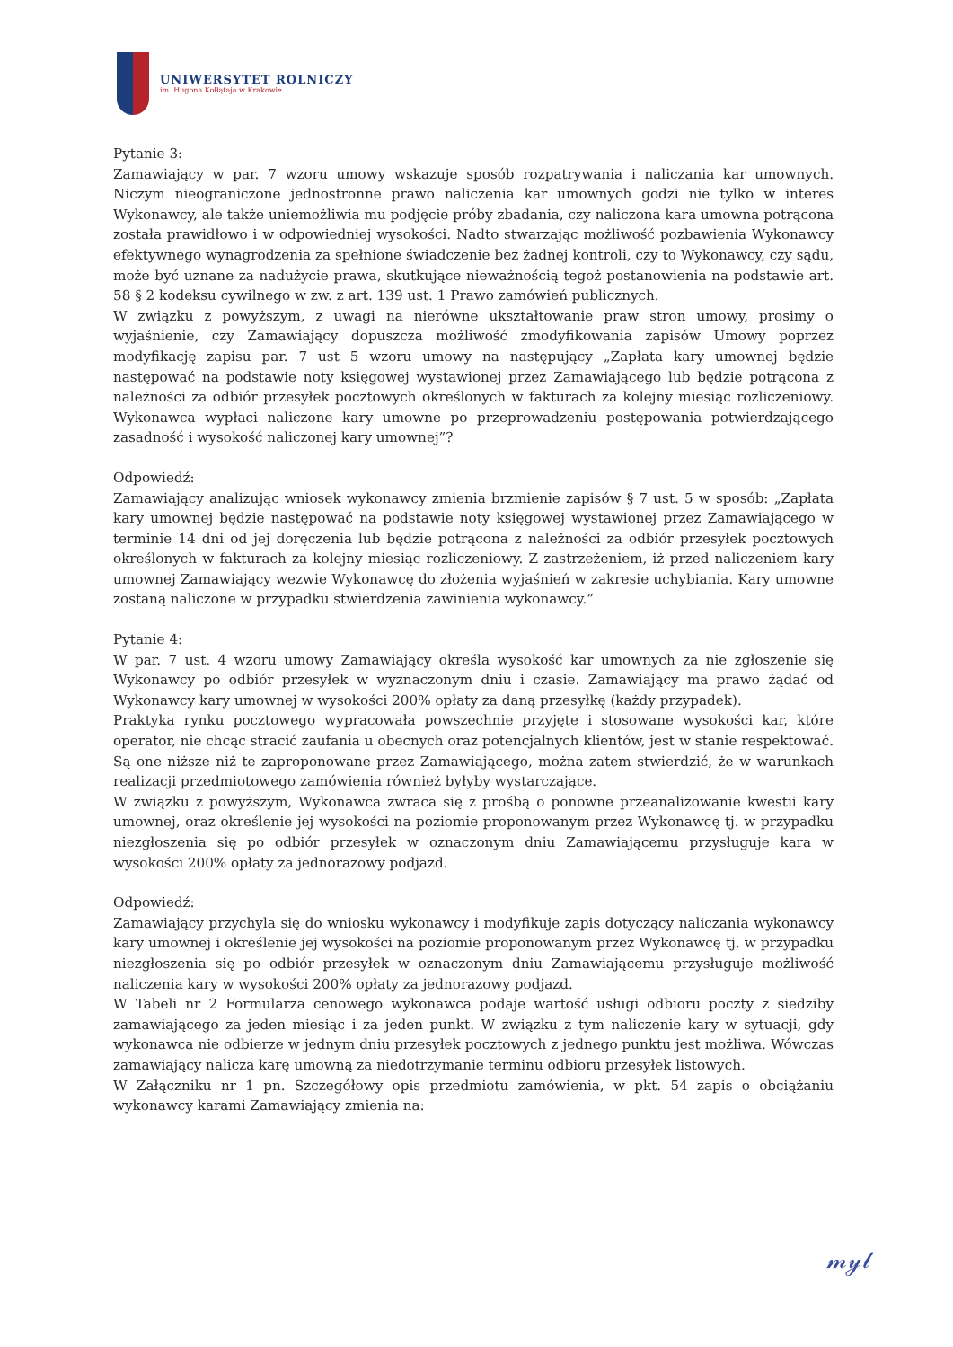UNIWERSYTET ROLNICZY
im. Hugona Kołłątaja w Krakowie
Pytanie 3:
Zamawiający w par. 7 wzoru umowy wskazuje sposób rozpatrywania i naliczania kar umownych. Niczym nieograniczone jednostronne prawo naliczenia kar umownych godzi nie tylko w interes Wykonawcy, ale także uniemożliwia mu podjęcie próby zbadania, czy naliczona kara umowna potrącona została prawidłowo i w odpowiedniej wysokości. Nadto stwarzając możliwość pozbawienia Wykonawcy efektywnego wynagrodzenia za spełnione świadczenie bez żadnej kontroli, czy to Wykonawcy, czy sądu, może być uznane za nadużycie prawa, skutkujące nieważnością tegoż postanowienia na podstawie art. 58 § 2 kodeksu cywilnego w zw. z art. 139 ust. 1 Prawo zamówień publicznych.
W związku z powyższym, z uwagi na nierówne ukształtowanie praw stron umowy, prosimy o wyjaśnienie, czy Zamawiający dopuszcza możliwość zmodyfikowania zapisów Umowy poprzez modyfikację zapisu par. 7 ust 5 wzoru umowy na następujący „Zapłata kary umownej będzie następować na podstawie noty księgowej wystawionej przez Zamawiającego lub będzie potrącona z należności za odbiór przesyłek pocztowych określonych w fakturach za kolejny miesiąc rozliczeniowy. Wykonawca wypłaci naliczone kary umowne po przeprowadzeniu postępowania potwierdzającego zasadność i wysokość naliczonej kary umownej”?
Odpowiedź:
Zamawiający analizując wniosek wykonawcy zmienia brzmienie zapisów § 7 ust. 5 w sposób: „Zapłata kary umownej będzie następować na podstawie noty księgowej wystawionej przez Zamawiającego w terminie 14 dni od jej doręczenia lub będzie potrącona z należności za odbiór przesyłek pocztowych określonych w fakturach za kolejny miesiąc rozliczeniowy. Z zastrzeżeniem, iż przed naliczeniem kary umownej Zamawiający wezwie Wykonawcę do złożenia wyjaśnień w zakresie uchybiania. Kary umowne zostaną naliczone w przypadku stwierdzenia zawinienia wykonawcy.”
Pytanie 4:
W par. 7 ust. 4 wzoru umowy Zamawiający określa wysokość kar umownych za nie zgłoszenie się Wykonawcy po odbiór przesyłek w wyznaczonym dniu i czasie. Zamawiający ma prawo żądać od Wykonawcy kary umownej w wysokości 200% opłaty za daną przesyłkę (każdy przypadek).
Praktyka rynku pocztowego wypracowała powszechnie przyjęte i stosowane wysokości kar, które operator, nie chcąc stracić zaufania u obecnych oraz potencjalnych klientów, jest w stanie respektować. Są one niższe niż te zaproponowane przez Zamawiającego, można zatem stwierdzić, że w warunkach realizacji przedmiotowego zamówienia również byłyby wystarczające.
W związku z powyższym, Wykonawca zwraca się z prośbą o ponowne przeanalizowanie kwestii kary umownej, oraz określenie jej wysokości na poziomie proponowanym przez Wykonawcę tj. w przypadku niezgłoszenia się po odbiór przesyłek w oznaczonym dniu Zamawiającemu przysługuje kara w wysokości 200% opłaty za jednorazowy podjazd.
Odpowiedź:
Zamawiający przychyla się do wniosku wykonawcy i modyfikuje zapis dotyczący naliczania wykonawcy kary umownej i określenie jej wysokości na poziomie proponowanym przez Wykonawcę tj. w przypadku niezgłoszenia się po odbiór przesyłek w oznaczonym dniu Zamawiającemu przysługuje możliwość naliczenia kary w wysokości 200% opłaty za jednorazowy podjazd.
W Tabeli nr 2 Formularza cenowego wykonawca podaje wartość usługi odbioru poczty z siedziby zamawiającego za jeden miesiąc i za jeden punkt. W związku z tym naliczenie kary w sytuacji, gdy wykonawca nie odbierze w jednym dniu przesyłek pocztowych z jednego punktu jest możliwa. Wówczas zamawiający nalicza karę umowną za niedotrzymanie terminu odbioru przesyłek listowych.
W Załączniku nr 1 pn. Szczegółowy opis przedmiotu zamówienia, w pkt. 54 zapis o obciążaniu wykonawcy karami Zamawiający zmienia na:
𝓂𝓎𝓁